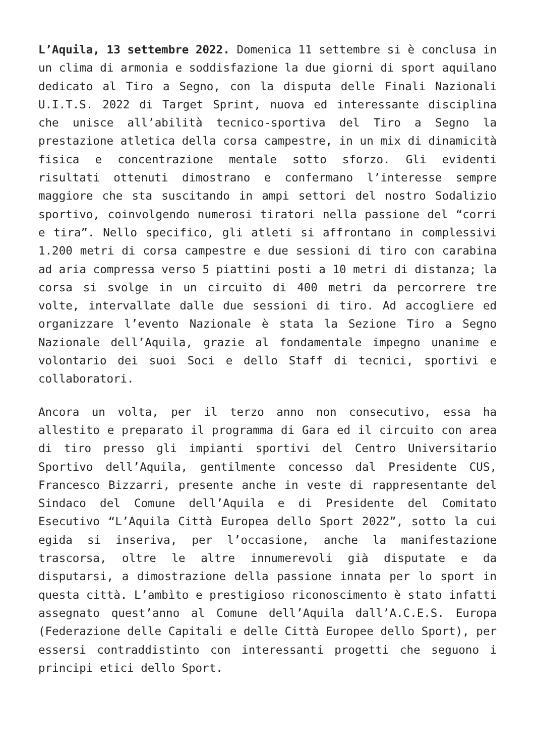L’Aquila, 13 settembre 2022. Domenica 11 settembre si è conclusa in un clima di armonia e soddisfazione la due giorni di sport aquilano dedicato al Tiro a Segno, con la disputa delle Finali Nazionali U.I.T.S. 2022 di Target Sprint, nuova ed interessante disciplina che unisce all’abilità tecnico-sportiva del Tiro a Segno la prestazione atletica della corsa campestre, in un mix di dinamicità fisica e concentrazione mentale sotto sforzo. Gli evidenti risultati ottenuti dimostrano e confermano l’interesse sempre maggiore che sta suscitando in ampi settori del nostro Sodalizio sportivo, coinvolgendo numerosi tiratori nella passione del “corri e tira”. Nello specifico, gli atleti si affrontano in complessivi 1.200 metri di corsa campestre e due sessioni di tiro con carabina ad aria compressa verso 5 piattini posti a 10 metri di distanza; la corsa si svolge in un circuito di 400 metri da percorrere tre volte, intervallate dalle due sessioni di tiro. Ad accogliere ed organizzare l’evento Nazionale è stata la Sezione Tiro a Segno Nazionale dell’Aquila, grazie al fondamentale impegno unanime e volontario dei suoi Soci e dello Staff di tecnici, sportivi e collaboratori.
Ancora un volta, per il terzo anno non consecutivo, essa ha allestito e preparato il programma di Gara ed il circuito con area di tiro presso gli impianti sportivi del Centro Universitario Sportivo dell’Aquila, gentilmente concesso dal Presidente CUS, Francesco Bizzarri, presente anche in veste di rappresentante del Sindaco del Comune dell’Aquila e di Presidente del Comitato Esecutivo “L’Aquila Città Europea dello Sport 2022”, sotto la cui egida si inseriva, per l’occasione, anche la manifestazione trascorsa, oltre le altre innumerevoli già disputate e da disputarsi, a dimostrazione della passione innata per lo sport in questa città. L’ambìto e prestigioso riconoscimento è stato infatti assegnato quest’anno al Comune dell’Aquila dall’A.C.E.S. Europa (Federazione delle Capitali e delle Città Europee dello Sport), per essersi contraddistinto con interessanti progetti che seguono i principi etici dello Sport.